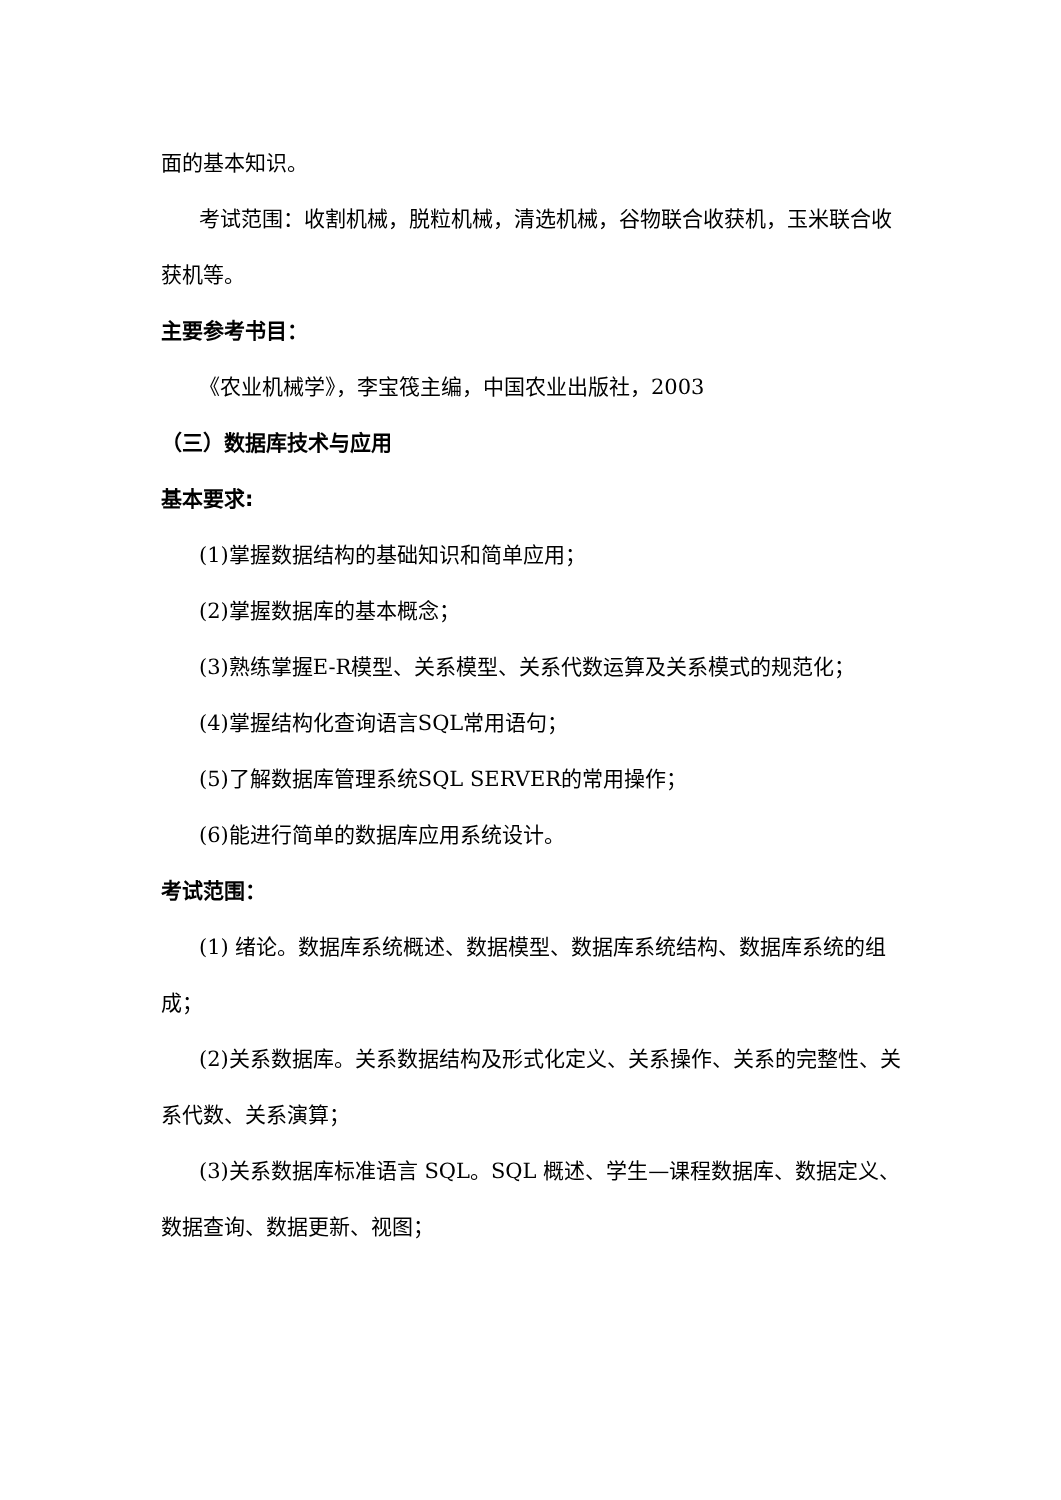面的基本知识。
考试范围：收割机械，脱粒机械，清选机械，谷物联合收获机，玉米联合收获机等。
主要参考书目：
《农业机械学》，李宝筏主编，中国农业出版社，2003
（三）数据库技术与应用
基本要求:
(1)掌握数据结构的基础知识和简单应用；
(2)掌握数据库的基本概念；
(3)熟练掌握E-R模型、关系模型、关系代数运算及关系模式的规范化；
(4)掌握结构化查询语言SQL常用语句；
(5)了解数据库管理系统SQL SERVER的常用操作；
(6)能进行简单的数据库应用系统设计。
考试范围：
(1) 绪论。数据库系统概述、数据模型、数据库系统结构、数据库系统的组成；
(2)关系数据库。关系数据结构及形式化定义、关系操作、关系的完整性、关系代数、关系演算；
(3)关系数据库标准语言 SQL。SQL 概述、学生—课程数据库、数据定义、数据查询、数据更新、视图；